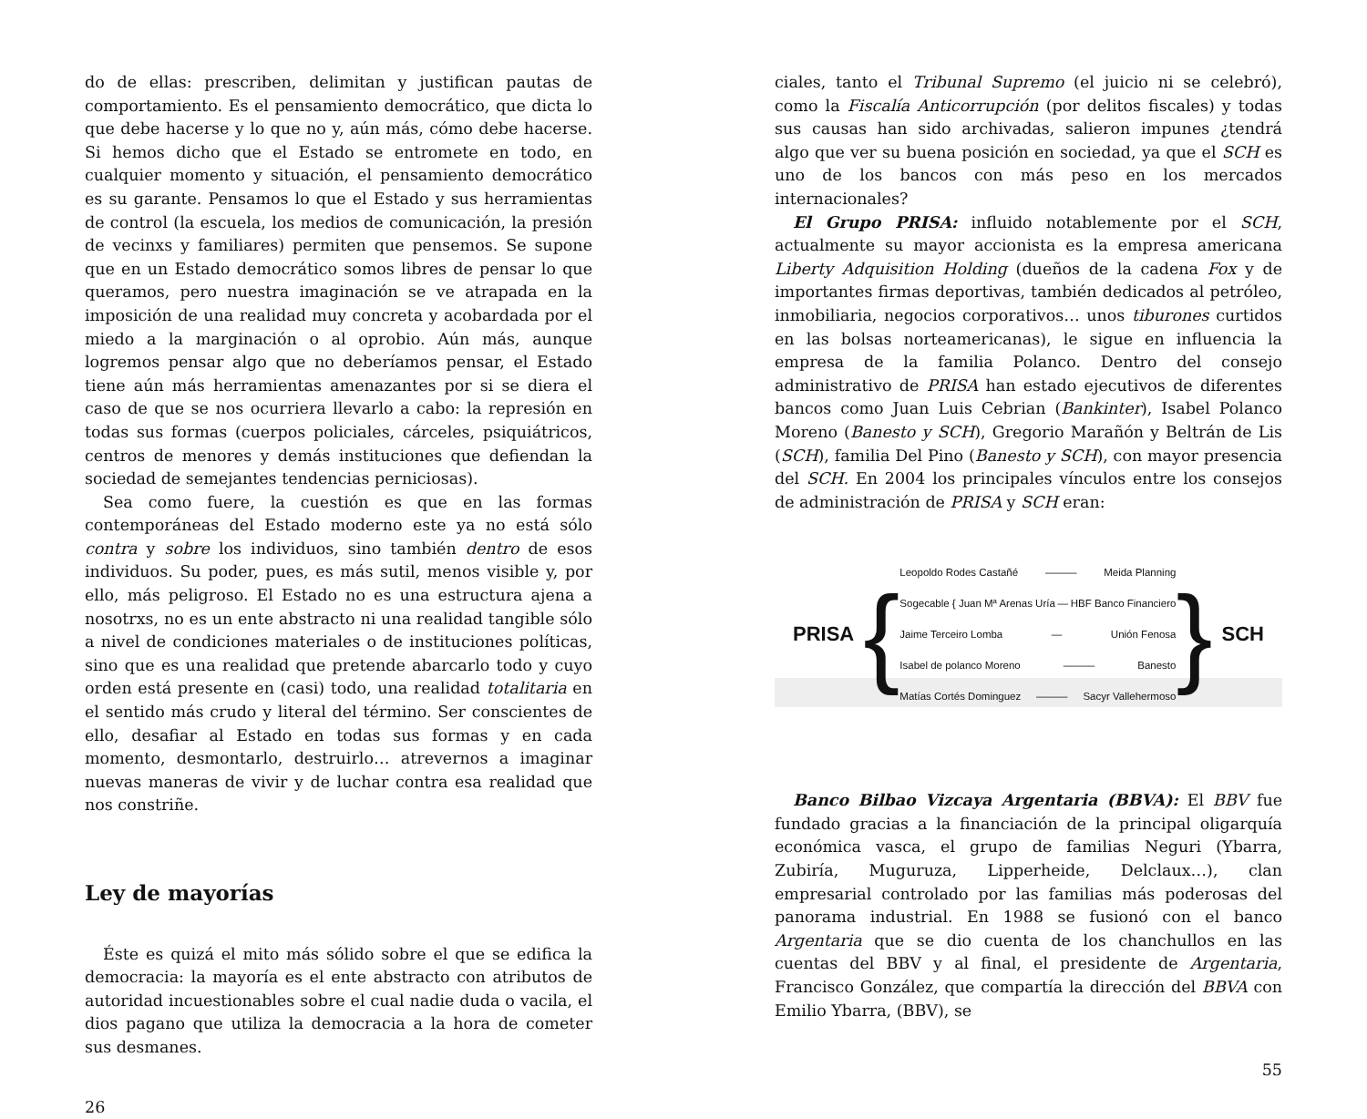do de ellas: prescriben, delimitan y justifican pautas de comportamiento. Es el pensamiento democrático, que dicta lo que debe hacerse y lo que no y, aún más, cómo debe hacerse. Si hemos dicho que el Estado se entromete en todo, en cualquier momento y situación, el pensamiento democrático es su garante. Pensamos lo que el Estado y sus herramientas de control (la escuela, los medios de comunicación, la presión de vecinxs y familiares) permiten que pensemos. Se supone que en un Estado democrático somos libres de pensar lo que queramos, pero nuestra imaginación se ve atrapada en la imposición de una realidad muy concreta y acobardada por el miedo a la marginación o al oprobio. Aún más, aunque logremos pensar algo que no deberíamos pensar, el Estado tiene aún más herramientas amenazantes por si se diera el caso de que se nos ocurriera llevarlo a cabo: la represión en todas sus formas (cuerpos policiales, cárceles, psiquiátricos, centros de menores y demás instituciones que defiendan la sociedad de semejantes tendencias perniciosas).
Sea como fuere, la cuestión es que en las formas contemporáneas del Estado moderno este ya no está sólo contra y sobre los individuos, sino también dentro de esos individuos. Su poder, pues, es más sutil, menos visible y, por ello, más peligroso. El Estado no es una estructura ajena a nosotrxs, no es un ente abstracto ni una realidad tangible sólo a nivel de condiciones materiales o de instituciones políticas, sino que es una realidad que pretende abarcarlo todo y cuyo orden está presente en (casi) todo, una realidad totalitaria en el sentido más crudo y literal del término. Ser conscientes de ello, desafiar al Estado en todas sus formas y en cada momento, desmontarlo, destruirlo… atrevernos a imaginar nuevas maneras de vivir y de luchar contra esa realidad que nos constriñe.
Ley de mayorías
Éste es quizá el mito más sólido sobre el que se edifica la democracia: la mayoría es el ente abstracto con atributos de autoridad incuestionables sobre el cual nadie duda o vacila, el dios pagano que utiliza la democracia a la hora de cometer sus desmanes.
26
ciales, tanto el Tribunal Supremo (el juicio ni se celebró), como la Fiscalía Anticorrupción (por delitos fiscales) y todas sus causas han sido archivadas, salieron impunes ¿tendrá algo que ver su buena posición en sociedad, ya que el SCH es uno de los bancos con más peso en los mercados internacionales?
El Grupo PRISA: influido notablemente por el SCH, actualmente su mayor accionista es la empresa americana Liberty Adquisition Holding (dueños de la cadena Fox y de importantes firmas deportivas, también dedicados al petróleo, inmobiliaria, negocios corporativos… unos tiburones curtidos en las bolsas norteamericanas), le sigue en influencia la empresa de la familia Polanco. Dentro del consejo administrativo de PRISA han estado ejecutivos de diferentes bancos como Juan Luis Cebrian (Bankinter), Isabel Polanco Moreno (Banesto y SCH), Gregorio Marañón y Beltrán de Lis (SCH), familia Del Pino (Banesto y SCH), con mayor presencia del SCH. En 2004 los principales vínculos entre los consejos de administración de PRISA y SCH eran:
PRISA {
Leopoldo Rodes Castañé ——— Meida Planning
Sogecable { Juan Mª Arenas Uría — HBF Banco Financiero
Jaime Terceiro Lomba — Unión Fenosa
Isabel de polanco Moreno ——— Banesto
Matías Cortés Dominguez ——— Sacyr Vallehermoso
} SCH
Banco Bilbao Vizcaya Argentaria (BBVA): El BBV fue fundado gracias a la financiación de la principal oligarquía económica vasca, el grupo de familias Neguri (Ybarra, Zubiría, Muguruza, Lipperheide, Delclaux…), clan empresarial controlado por las familias más poderosas del panorama industrial. En 1988 se fusionó con el banco Argentaria que se dio cuenta de los chanchullos en las cuentas del BBV y al final, el presidente de Argentaria, Francisco González, que compartía la dirección del BBVA con Emilio Ybarra, (BBV), se
55